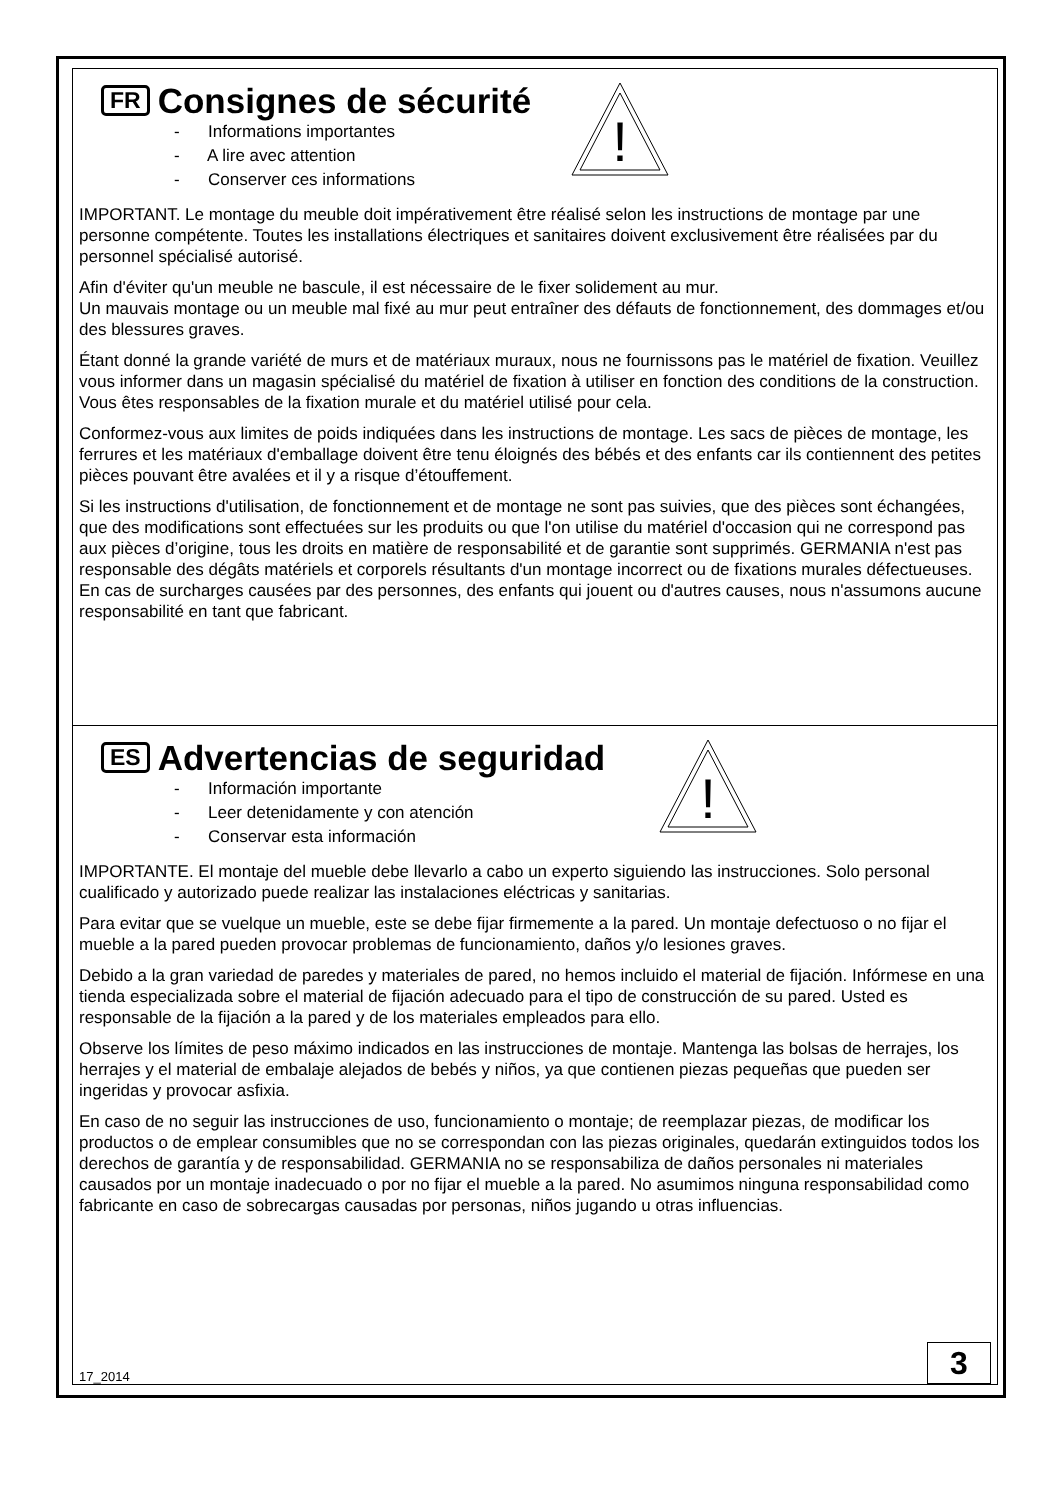!
FR Consignes de sécurité
- Informations importantes
- A lire avec attention
- Conserver ces informations
IMPORTANT. Le montage du meuble doit impérativement être réalisé selon les instructions de montage par une personne compétente. Toutes les installations électriques et sanitaires doivent exclusivement être réalisées par du personnel spécialisé autorisé.
Afin d'éviter qu'un meuble ne bascule, il est nécessaire de le fixer solidement au mur.
Un mauvais montage ou un meuble mal fixé au mur peut entraîner des défauts de fonctionnement, des dommages et/ou des blessures graves.
Étant donné la grande variété de murs et de matériaux muraux, nous ne fournissons pas le matériel de fixation. Veuillez vous informer dans un magasin spécialisé du matériel de fixation à utiliser en fonction des conditions de la construction. Vous êtes responsables de la fixation murale et du matériel utilisé pour cela.
Conformez-vous aux limites de poids indiquées dans les instructions de montage. Les sacs de pièces de montage, les ferrures et les matériaux d'emballage doivent être tenu éloignés des bébés et des enfants car ils contiennent des petites pièces pouvant être avalées et il y a risque d’étouffement.
Si les instructions d'utilisation, de fonctionnement et de montage ne sont pas suivies, que des pièces sont échangées, que des modifications sont effectuées sur les produits ou que l'on utilise du matériel d'occasion qui ne correspond pas aux pièces d’origine, tous les droits en matière de responsabilité et de garantie sont supprimés. GERMANIA n'est pas responsable des dégâts matériels et corporels résultants d'un montage incorrect ou de fixations murales défectueuses. En cas de surcharges causées par des personnes, des enfants qui jouent ou d'autres causes, nous n'assumons aucune responsabilité en tant que fabricant.
!
ES Advertencias de seguridad
- Información importante
- Leer detenidamente y con atención
- Conservar esta información
IMPORTANTE. El montaje del mueble debe llevarlo a cabo un experto siguiendo las instrucciones. Solo personal cualificado y autorizado puede realizar las instalaciones eléctricas y sanitarias.
Para evitar que se vuelque un mueble, este se debe fijar firmemente a la pared. Un montaje defectuoso o no fijar el mueble a la pared pueden provocar problemas de funcionamiento, daños y/o lesiones graves.
Debido a la gran variedad de paredes y materiales de pared, no hemos incluido el material de fijación. Infórmese en una tienda especializada sobre el material de fijación adecuado para el tipo de construcción de su pared. Usted es responsable de la fijación a la pared y de los materiales empleados para ello.
Observe los límites de peso máximo indicados en las instrucciones de montaje. Mantenga las bolsas de herrajes, los herrajes y el material de embalaje alejados de bebés y niños, ya que contienen piezas pequeñas que pueden ser ingeridas y provocar asfixia.
En caso de no seguir las instrucciones de uso, funcionamiento o montaje; de reemplazar piezas, de modificar los productos o de emplear consumibles que no se correspondan con las piezas originales, quedarán extinguidos todos los derechos de garantía y de responsabilidad. GERMANIA no se responsabiliza de daños personales ni materiales causados por un montaje inadecuado o por no fijar el mueble a la pared. No asumimos ninguna responsabilidad como fabricante en caso de sobrecargas causadas por personas, niños jugando u otras influencias.
17_2014 3